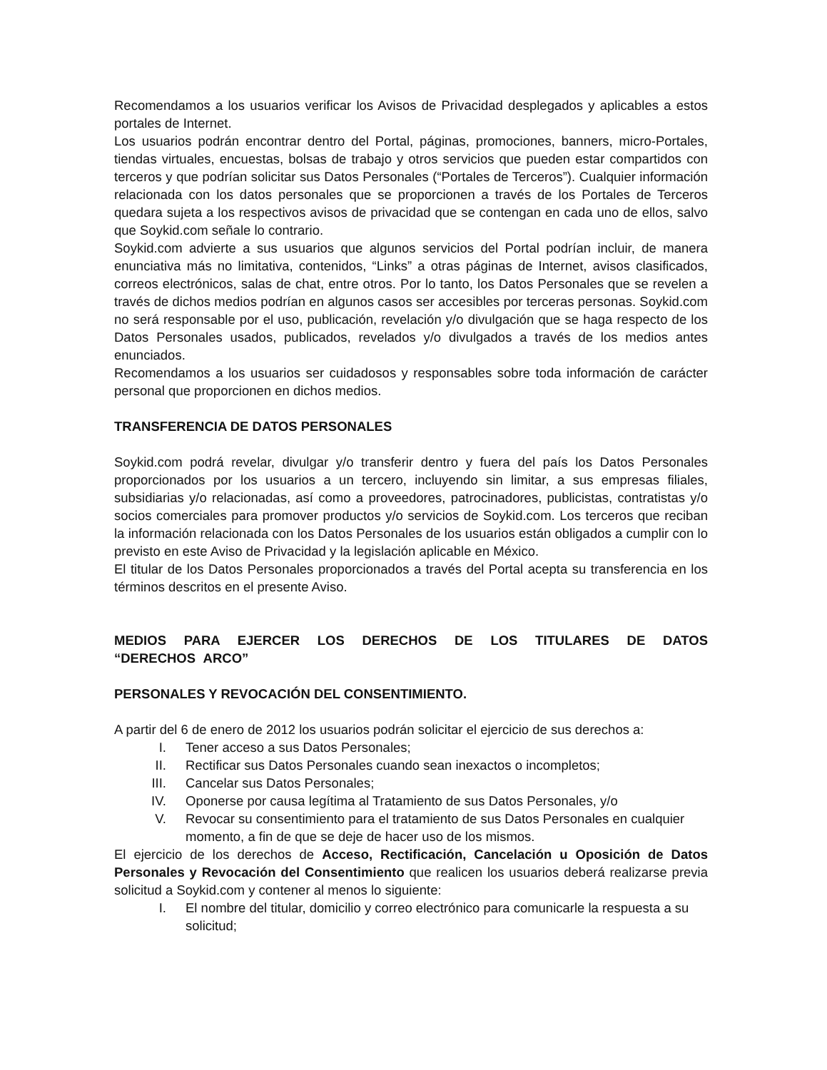Recomendamos a los usuarios verificar los Avisos de Privacidad desplegados y aplicables a estos portales de Internet.
Los usuarios podrán encontrar dentro del Portal, páginas, promociones, banners, micro-Portales, tiendas virtuales, encuestas, bolsas de trabajo y otros servicios que pueden estar compartidos con terceros y que podrían solicitar sus Datos Personales (“Portales de Terceros”). Cualquier información relacionada con los datos personales que se proporcionen a través de los Portales de Terceros quedara sujeta a los respectivos avisos de privacidad que se contengan en cada uno de ellos, salvo que Soykid.com señale lo contrario.
Soykid.com advierte a sus usuarios que algunos servicios del Portal podrían incluir, de manera enunciativa más no limitativa, contenidos, “Links” a otras páginas de Internet, avisos clasificados, correos electrónicos, salas de chat, entre otros. Por lo tanto, los Datos Personales que se revelen a través de dichos medios podrían en algunos casos ser accesibles por terceras personas. Soykid.com no será responsable por el uso, publicación, revelación y/o divulgación que se haga respecto de los Datos Personales usados, publicados, revelados y/o divulgados a través de los medios antes enunciados.
Recomendamos a los usuarios ser cuidadosos y responsables sobre toda información de carácter personal que proporcionen en dichos medios.
TRANSFERENCIA DE DATOS PERSONALES
Soykid.com podrá revelar, divulgar y/o transferir dentro y fuera del país los Datos Personales proporcionados por los usuarios a un tercero, incluyendo sin limitar, a sus empresas filiales, subsidiarias y/o relacionadas, así como a proveedores, patrocinadores, publicistas, contratistas y/o socios comerciales para promover productos y/o servicios de Soykid.com. Los terceros que reciban la información relacionada con los Datos Personales de los usuarios están obligados a cumplir con lo previsto en este Aviso de Privacidad y la legislación aplicable en México.
El titular de los Datos Personales proporcionados a través del Portal acepta su transferencia en los términos descritos en el presente Aviso.
MEDIOS PARA EJERCER LOS DERECHOS DE LOS TITULARES DE DATOS “DERECHOS ARCO”
PERSONALES Y REVOCACIÓN DEL CONSENTIMIENTO.
A partir del 6 de enero de 2012 los usuarios podrán solicitar el ejercicio de sus derechos a:
I. Tener acceso a sus Datos Personales;
II. Rectificar sus Datos Personales cuando sean inexactos o incompletos;
III. Cancelar sus Datos Personales;
IV. Oponerse por causa legítima al Tratamiento de sus Datos Personales, y/o
V. Revocar su consentimiento para el tratamiento de sus Datos Personales en cualquier momento, a fin de que se deje de hacer uso de los mismos.
El ejercicio de los derechos de Acceso, Rectificación, Cancelación u Oposición de Datos Personales y Revocación del Consentimiento que realicen los usuarios deberá realizarse previa solicitud a Soykid.com y contener al menos lo siguiente:
I. El nombre del titular, domicilio y correo electrónico para comunicarle la respuesta a su solicitud;